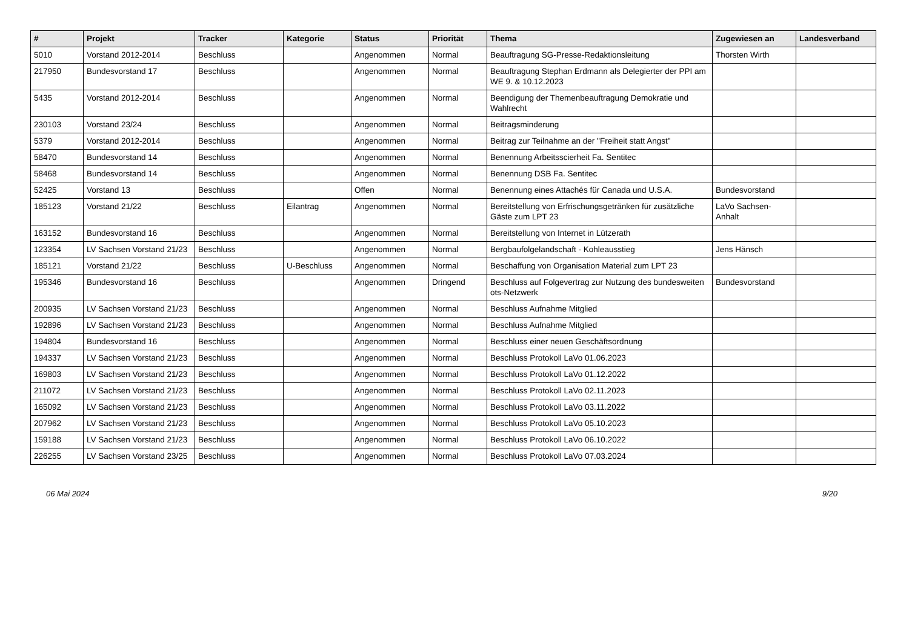| # | Projekt | Tracker | Kategorie | Status | Priorität | Thema | Zugewiesen an | Landesverband |
| --- | --- | --- | --- | --- | --- | --- | --- | --- |
| 5010 | Vorstand 2012-2014 | Beschluss | | Angenommen | Normal | Beauftragung SG-Presse-Redaktionsleitung | Thorsten Wirth | |
| 217950 | Bundesvorstand 17 | Beschluss | | Angenommen | Normal | Beauftragung Stephan Erdmann als Delegierter der PPI am WE 9. & 10.12.2023 | | |
| 5435 | Vorstand 2012-2014 | Beschluss | | Angenommen | Normal | Beendigung der Themenbeauftragung Demokratie und Wahlrecht | | |
| 230103 | Vorstand 23/24 | Beschluss | | Angenommen | Normal | Beitragsminderung | | |
| 5379 | Vorstand 2012-2014 | Beschluss | | Angenommen | Normal | Beitrag zur Teilnahme an der "Freiheit statt Angst" | | |
| 58470 | Bundesvorstand 14 | Beschluss | | Angenommen | Normal | Benennung Arbeitsscierheit Fa. Sentitec | | |
| 58468 | Bundesvorstand 14 | Beschluss | | Angenommen | Normal | Benennung DSB Fa. Sentitec | | |
| 52425 | Vorstand 13 | Beschluss | | Offen | Normal | Benennung eines Attachés für Canada und U.S.A. | Bundesvorstand | |
| 185123 | Vorstand 21/22 | Beschluss | Eilantrag | Angenommen | Normal | Bereitstellung von Erfrischungsgetränken für zusätzliche Gäste zum LPT 23 | LaVo Sachsen-Anhalt | |
| 163152 | Bundesvorstand 16 | Beschluss | | Angenommen | Normal | Bereitstellung von Internet in Lützerath | | |
| 123354 | LV Sachsen Vorstand 21/23 | Beschluss | | Angenommen | Normal | Bergbaufolgelandschaft - Kohleausstieg | Jens Hänsch | |
| 185121 | Vorstand 21/22 | Beschluss | U-Beschluss | Angenommen | Normal | Beschaffung von Organisation Material zum LPT 23 | | |
| 195346 | Bundesvorstand 16 | Beschluss | | Angenommen | Dringend | Beschluss auf Folgevertrag zur Nutzung des bundesweiten ots-Netzwerk | Bundesvorstand | |
| 200935 | LV Sachsen Vorstand 21/23 | Beschluss | | Angenommen | Normal | Beschluss Aufnahme Mitglied | | |
| 192896 | LV Sachsen Vorstand 21/23 | Beschluss | | Angenommen | Normal | Beschluss Aufnahme Mitglied | | |
| 194804 | Bundesvorstand 16 | Beschluss | | Angenommen | Normal | Beschluss einer neuen Geschäftsordnung | | |
| 194337 | LV Sachsen Vorstand 21/23 | Beschluss | | Angenommen | Normal | Beschluss Protokoll LaVo 01.06.2023 | | |
| 169803 | LV Sachsen Vorstand 21/23 | Beschluss | | Angenommen | Normal | Beschluss Protokoll LaVo 01.12.2022 | | |
| 211072 | LV Sachsen Vorstand 21/23 | Beschluss | | Angenommen | Normal | Beschluss Protokoll LaVo 02.11.2023 | | |
| 165092 | LV Sachsen Vorstand 21/23 | Beschluss | | Angenommen | Normal | Beschluss Protokoll LaVo 03.11.2022 | | |
| 207962 | LV Sachsen Vorstand 21/23 | Beschluss | | Angenommen | Normal | Beschluss Protokoll LaVo 05.10.2023 | | |
| 159188 | LV Sachsen Vorstand 21/23 | Beschluss | | Angenommen | Normal | Beschluss Protokoll LaVo 06.10.2022 | | |
| 226255 | LV Sachsen Vorstand 23/25 | Beschluss | | Angenommen | Normal | Beschluss Protokoll LaVo 07.03.2024 | | |
06 Mai 2024 9/20